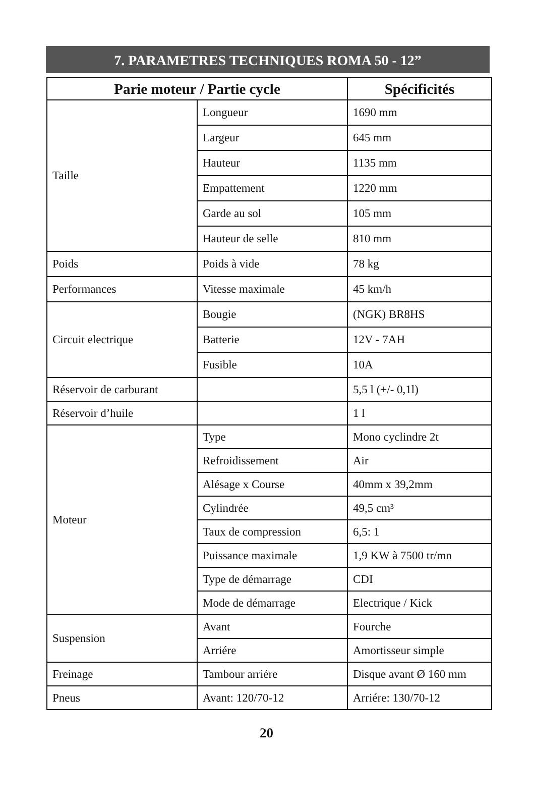7. PARAMETRES TECHNIQUES ROMA 50 - 12”
| Parie moteur / Partie cycle | | Spécificités |
| --- | --- | --- |
| Taille | Longueur | 1690 mm |
| | Largeur | 645 mm |
| | Hauteur | 1135 mm |
| | Empattement | 1220 mm |
| | Garde au sol | 105 mm |
| | Hauteur de selle | 810 mm |
| Poids | Poids à vide | 78 kg |
| Performances | Vitesse maximale | 45 km/h |
| Circuit electrique | Bougie | (NGK) BR8HS |
| | Batterie | 12V - 7AH |
| | Fusible | 10A |
| Réservoir de carburant | | 5,5 l (+/- 0,1l) |
| Réservoir d’huile | | 1 l |
| Moteur | Type | Mono cyclindre 2t |
| | Refroidissement | Air |
| | Alésage x Course | 40mm x 39,2mm |
| | Cylindrée | 49,5 cm³ |
| | Taux de compression | 6,5: 1 |
| | Puissance maximale | 1,9 KW à 7500 tr/mn |
| | Type de démarrage | CDI |
| | Mode de démarrage | Electrique / Kick |
| Suspension | Avant | Fourche |
| | Arriére | Amortisseur simple |
| Freinage | Tambour arriére | Disque avant Ø 160 mm |
| Pneus | Avant: 120/70-12 | Arriére: 130/70-12 |
20